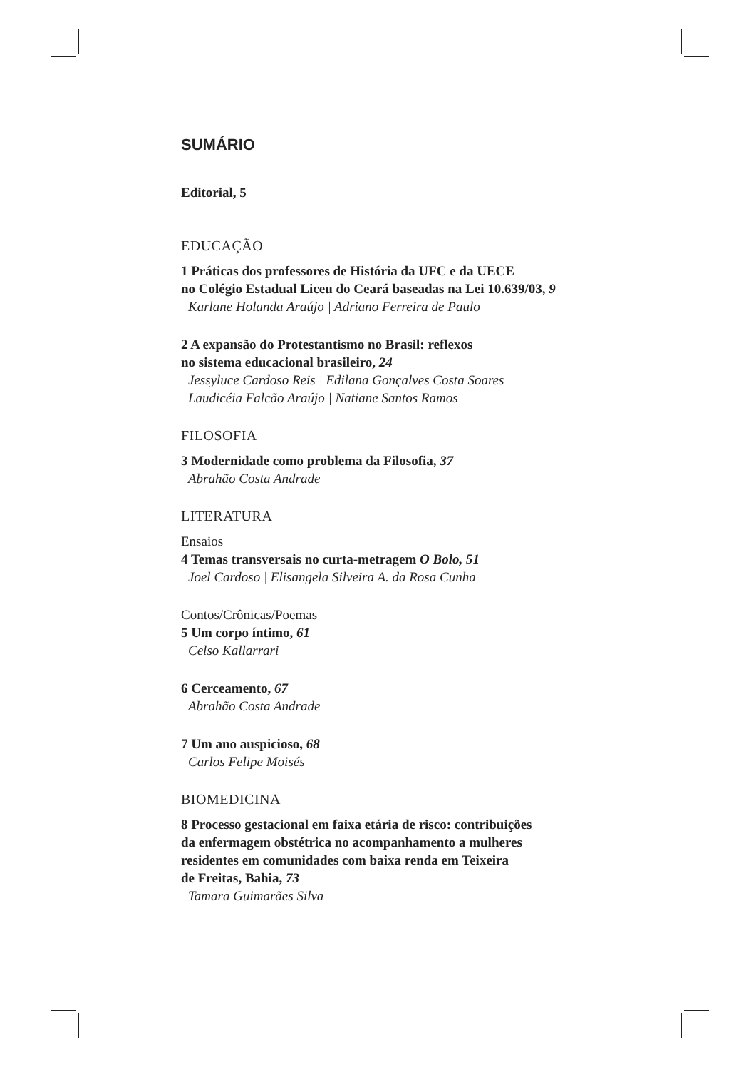SUMÁRIO
Editorial, 5
EDUCAÇÃO
1 Práticas dos professores de História da UFC e da UECE
no Colégio Estadual Liceu do Ceará baseadas na Lei 10.639/03, 9
Karlane Holanda Araújo | Adriano Ferreira de Paulo
2 A expansão do Protestantismo no Brasil: reflexos
no sistema educacional brasileiro, 24
Jessyluce Cardoso Reis | Edilana Gonçalves Costa Soares
Laudicéia Falcão Araújo | Natiane Santos Ramos
FILOSOFIA
3 Modernidade como problema da Filosofia, 37
Abrahão Costa Andrade
LITERATURA
Ensaios
4 Temas transversais no curta-metragem O Bolo, 51
Joel Cardoso | Elisangela Silveira A. da Rosa Cunha
Contos/Crônicas/Poemas
5 Um corpo íntimo, 61
Celso Kallarrari
6 Cerceamento, 67
Abrahão Costa Andrade
7 Um ano auspicioso, 68
Carlos Felipe Moisés
BIOMEDICINA
8 Processo gestacional em faixa etária de risco: contribuições
da enfermagem obstétrica no acompanhamento a mulheres
residentes em comunidades com baixa renda em Teixeira
de Freitas, Bahia, 73
Tamara Guimarães Silva